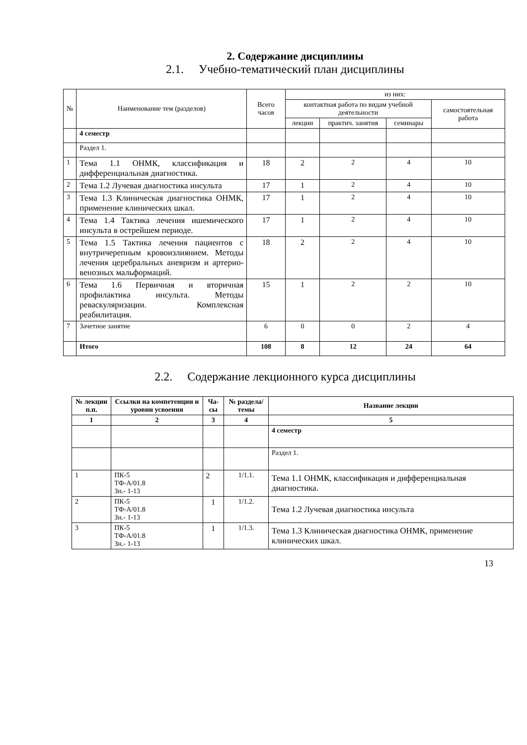2. Содержание дисциплины
2.1. Учебно-тематический план дисциплины
| № | Наименование тем (разделов) | Всего часов | из них: | | | |
| | | | контактная работа по видам учебной деятельности | | | самостоятельная работа |
| | | | лекции | практич. занятия | семинары | |
| | 4 семестр | | | | | |
| | Раздел 1. | | | | | |
| 1 | Тема 1.1 ОНМК, классификация и дифференциальная диагностика. | 18 | 2 | 2 | 4 | 10 |
| 2 | Тема 1.2 Лучевая диагностика инсульта | 17 | 1 | 2 | 4 | 10 |
| 3 | Тема 1.3 Клиническая диагностика ОНМК, применение клинических шкал. | 17 | 1 | 2 | 4 | 10 |
| 4 | Тема 1.4 Тактика лечения ишемического инсульта в острейшем периоде. | 17 | 1 | 2 | 4 | 10 |
| 5 | Тема 1.5 Тактика лечения пациентов с внутричерепным кровоизлиянием. Методы лечения церебральных аневризм и артерио-венозных мальформаций. | 18 | 2 | 2 | 4 | 10 |
| 6 | Тема 1.6 Первичная и вторичная профилактика инсульта. Методы реваскуляризации. Комплексная реабилитация. | 15 | 1 | 2 | 2 | 10 |
| 7 | Зачетное занятие | 6 | 0 | 0 | 2 | 4 |
| | Итого | 108 | 8 | 12 | 24 | 64 |
2.2. Содержание лекционного курса дисциплины
| № лекции п.п. | Ссылки на компетенции и уровни усвоения | Ча-сы | № раздела/ темы | Название лекции |
| --- | --- | --- | --- | --- |
| 1 | 2 | 3 | 4 | 5 |
| | | | | 4 семестр |
| | | | | Раздел 1. |
| 1 | ПК-5 ТФ-А/01.8 Зн.- 1-13 | 2 | 1/1.1. | Тема 1.1 ОНМК, классификация и дифференциальная диагностика. |
| 2 | ПК-5 ТФ-А/01.8 Зн.- 1-13 | 1 | 1/1.2. | Тема 1.2 Лучевая диагностика инсульта |
| 3 | ПК-5 ТФ-А/01.8 Зн.- 1-13 | 1 | 1/1.3. | Тема 1.3 Клиническая диагностика ОНМК, применение клинических шкал. |
13